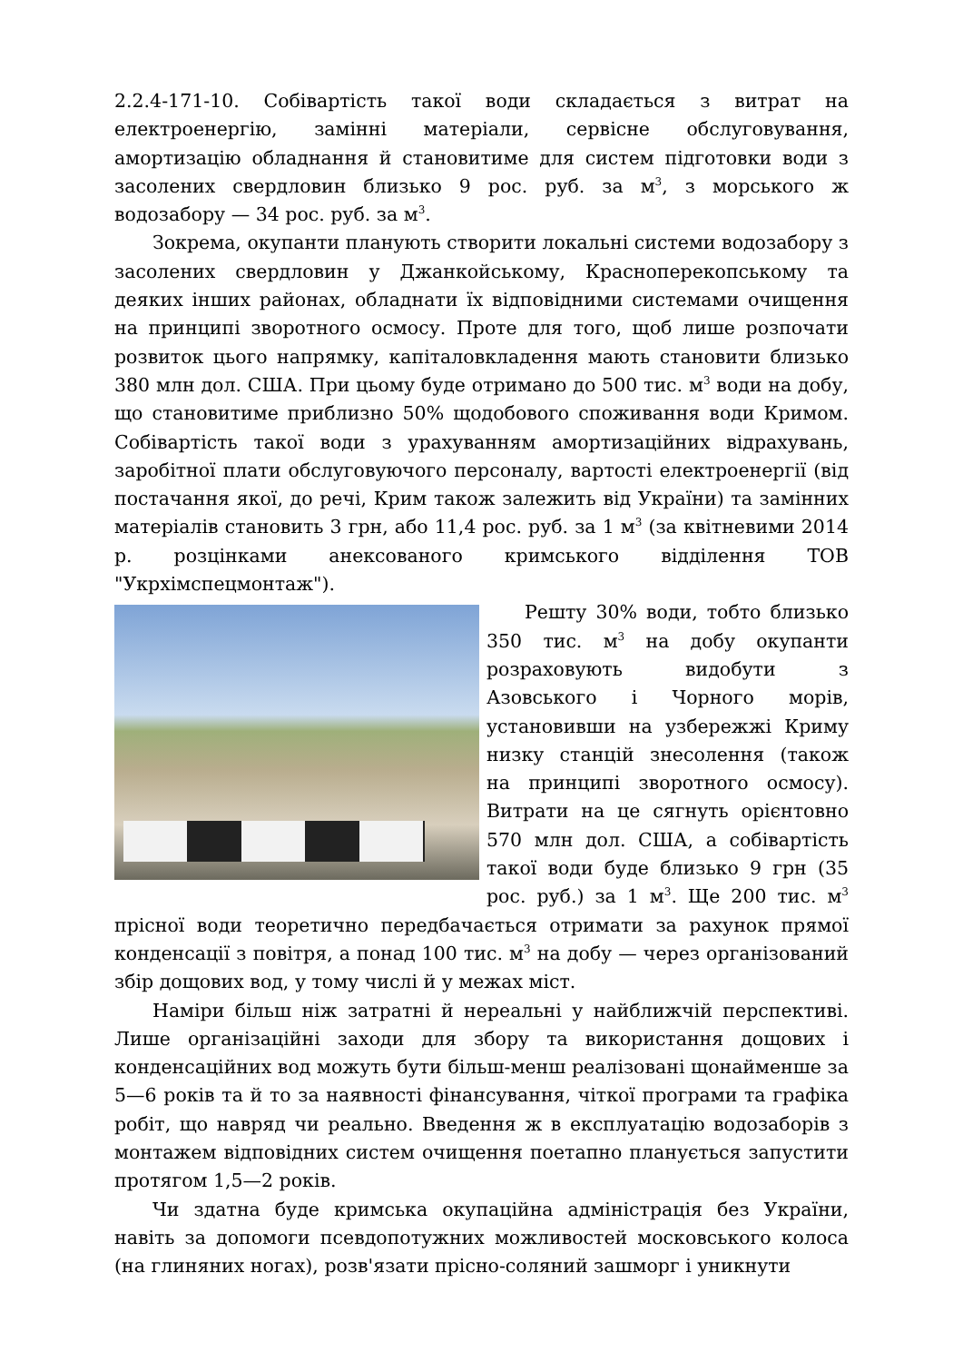2.2.4-171-10. Собівартість такої води складається з витрат на електроенергію, замінні матеріали, сервісне обслуговування, амортизацію обладнання й становитиме для систем підготовки води з засолених свердловин близько 9 рос. руб. за м<sup>3</sup>, з морського ж водозабору — 34 рос. руб. за м<sup>3</sup>.
Зокрема, окупанти планують створити локальні системи водозабору з засолених свердловин у Джанкойському, Красноперекопському та деяких інших районах, обладнати їх відповідними системами очищення на принципі зворотного осмосу. Проте для того, щоб лише розпочати розвиток цього напрямку, капіталовкладення мають становити близько 380 млн дол. США. При цьому буде отримано до 500 тис. м<sup>3</sup> води на добу, що становитиме приблизно 50% щодобового споживання води Кримом. Собівартість такої води з урахуванням амортизаційних відрахувань, заробітної плати обслуговуючого персоналу, вартості електроенергії (від постачання якої, до речі, Крим також залежить від України) та замінних матеріалів становить 3 грн, або 11,4 рос. руб. за 1 м<sup>3</sup> (за квітневими 2014 р. розцінками анексованого кримського відділення ТОВ "Укрхімспецмонтаж").
Решту 30% води, тобто близько 350 тис. м<sup>3</sup> на добу окупанти розраховують видобути з Азовського і Чорного морів, установивши на узбережжі Криму низку станцій знесолення (також на принципі зворотного осмосу). Витрати на це сягнуть орієнтовно 570 млн дол. США, а собівартість такої води буде близько 9 грн (35 рос. руб.) за 1 м<sup>3</sup>. Ще 200 тис. м<sup>3</sup> прісної води теоретично передбачається отримати за рахунок прямої конденсації з повітря, а понад 100 тис. м<sup>3</sup> на добу — через організований збір дощових вод, у тому числі й у межах міст.
Наміри більш ніж затратні й нереальні у найближчій перспективі. Лише організаційні заходи для збору та використання дощових і конденсаційних вод можуть бути більш-менш реалізовані щонайменше за 5—6 років та й то за наявності фінансування, чіткої програми та графіка робіт, що навряд чи реально. Введення ж в експлуатацію водозаборів з монтажем відповідних систем очищення поетапно планується запустити протягом 1,5—2 років.
Чи здатна буде кримська окупаційна адміністрація без України, навіть за допомоги псевдопотужних можливостей московського колоса (на глиняних ногах), розв'язати прісно-соляний зашморг і уникнути